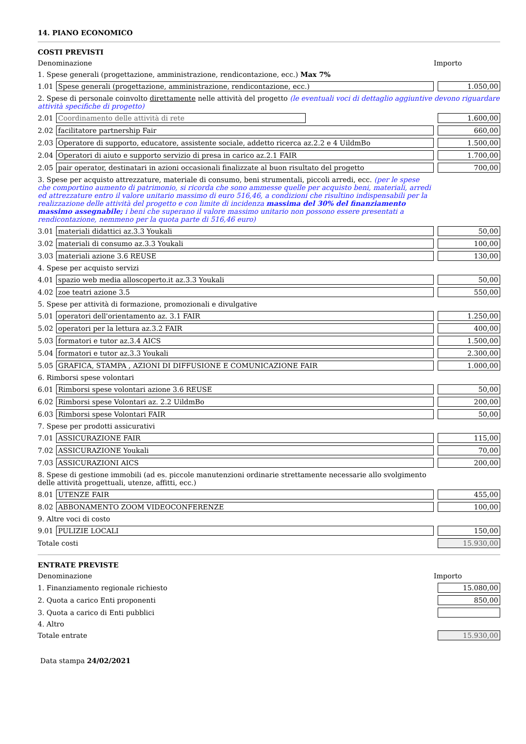14. PIANO ECONOMICO
COSTI PREVISTI
| Denominazione | | Importo |
| 1. Spese generali (progettazione, amministrazione, rendicontazione, ecc.) Max 7% | | |
| 1.01 | Spese generali (progettazione, amministrazione, rendicontazione, ecc.) | 1.050,00 |
| 2. Spese di personale coinvolto direttamente nelle attività del progetto (le eventuali voci di dettaglio aggiuntive devono riguardare attività specifiche di progetto) | | |
| 2.01 | Coordinamento delle attività di rete | 1.600,00 |
| 2.02 | facilitatore partnership Fair | 660,00 |
| 2.03 | Operatore di supporto, educatore, assistente sociale, addetto ricerca az.2.2 e 4 UildmBo | 1.500,00 |
| 2.04 | Operatori di aiuto e supporto servizio di presa in carico az.2.1 FAIR | 1.700,00 |
| 2.05 | pair operator, destinatari in azioni occasionali finalizzate al buon risultato del progetto | 700,00 |
| 3. Spese per acquisto attrezzature, materiale di consumo, beni strumentali, piccoli arredi, ecc. (per le spese che comportino aumento di patrimonio, si ricorda che sono ammesse quelle per acquisto beni, materiali, arredi ed attrezzature entro il valore unitario massimo di euro 516,46, a condizioni che risultino indispensabili per la realizzazione delle attività del progetto e con limite di incidenza massima del 30% del finanziamento massimo assegnabile; i beni che superano il valore massimo unitario non possono essere presentati a rendicontazione, nemmeno per la quota parte di 516,46 euro) | | |
| 3.01 | materiali didattici az.3.3 Youkali | 50,00 |
| 3.02 | materiali di consumo az.3.3 Youkali | 100,00 |
| 3.03 | materiali azione 3.6 REUSE | 130,00 |
| 4. Spese per acquisto servizi | | |
| 4.01 | spazio web media alloscoperto.it az.3.3 Youkali | 50,00 |
| 4.02 | zoe teatri azione 3.5 | 550,00 |
| 5. Spese per attività di formazione, promozionali e divulgative | | |
| 5.01 | operatori dell'orientamento az. 3.1 FAIR | 1.250,00 |
| 5.02 | operatori per la lettura az.3.2 FAIR | 400,00 |
| 5.03 | formatori e tutor az.3.4 AICS | 1.500,00 |
| 5.04 | formatori e tutor az.3.3 Youkali | 2.300,00 |
| 5.05 | GRAFICA, STAMPA , AZIONI DI DIFFUSIONE E COMUNICAZIONE FAIR | 1.000,00 |
| 6. Rimborsi spese volontari | | |
| 6.01 | Rimborsi spese volontari azione 3.6 REUSE | 50,00 |
| 6.02 | Rimborsi spese Volontari az. 2.2 UildmBo | 200,00 |
| 6.03 | Rimborsi spese Volontari FAIR | 50,00 |
| 7. Spese per prodotti assicurativi | | |
| 7.01 | ASSICURAZIONE FAIR | 115,00 |
| 7.02 | ASSICURAZIONE Youkali | 70,00 |
| 7.03 | ASSICURAZIONI AICS | 200,00 |
| 8. Spese di gestione immobili (ad es. piccole manutenzioni ordinarie strettamente necessarie allo svolgimento delle attività progettuali, utenze, affitti, ecc.) | | |
| 8.01 | UTENZE FAIR | 455,00 |
| 8.02 | ABBONAMENTO ZOOM VIDEOCONFERENZE | 100,00 |
| 9. Altre voci di costo | | |
| 9.01 | PULIZIE LOCALI | 150,00 |
| Totale costi | | 15.930,00 |
ENTRATE PREVISTE
| Denominazione | Importo |
| 1. Finanziamento regionale richiesto | 15.080,00 |
| 2. Quota a carico Enti proponenti | 850,00 |
| 3. Quota a carico di Enti pubblici | |
| 4. Altro | |
| Totale entrate | 15.930,00 |
Data stampa 24/02/2021